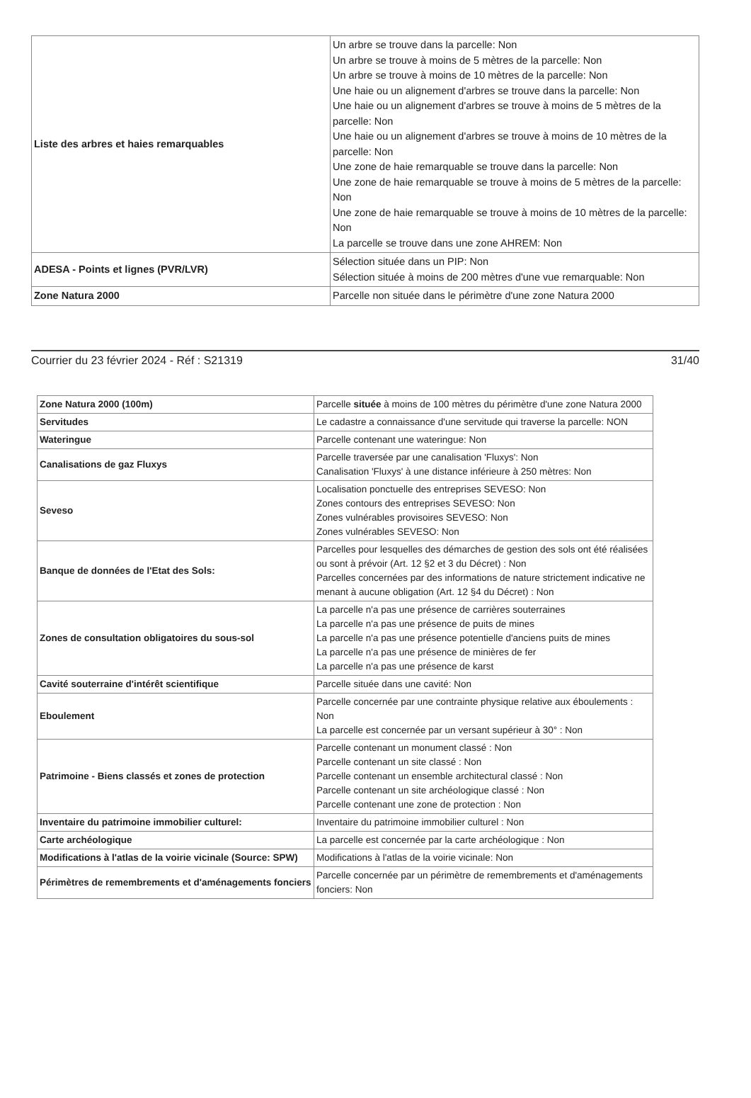| Liste des arbres et haies remarquables | Un arbre se trouve dans la parcelle: Non Un arbre se trouve à moins de 5 mètres de la parcelle: Non Un arbre se trouve à moins de 10 mètres de la parcelle: Non Une haie ou un alignement d'arbres se trouve dans la parcelle: Non Une haie ou un alignement d'arbres se trouve à moins de 5 mètres de la parcelle: Non Une haie ou un alignement d'arbres se trouve à moins de 10 mètres de la parcelle: Non Une zone de haie remarquable se trouve dans la parcelle: Non Une zone de haie remarquable se trouve à moins de 5 mètres de la parcelle: Non Une zone de haie remarquable se trouve à moins de 10 mètres de la parcelle: Non La parcelle se trouve dans une zone AHREM: Non |
| ADESA - Points et lignes (PVR/LVR) | Sélection située dans un PIP: Non Sélection située à moins de 200 mètres d'une vue remarquable: Non |
| Zone Natura 2000 | Parcelle non située dans le périmètre d'une zone Natura 2000 |
Courrier du 23 février 2024 - Réf : S21319 31/40
| Zone Natura 2000 (100m) | Parcelle située à moins de 100 mètres du périmètre d'une zone Natura 2000 |
| Servitudes | Le cadastre a connaissance d'une servitude qui traverse la parcelle: NON |
| Wateringue | Parcelle contenant une wateringue: Non |
| Canalisations de gaz Fluxys | Parcelle traversée par une canalisation 'Fluxys': Non Canalisation 'Fluxys' à une distance inférieure à 250 mètres: Non |
| Seveso | Localisation ponctuelle des entreprises SEVESO: Non Zones contours des entreprises SEVESO: Non Zones vulnérables provisoires SEVESO: Non Zones vulnérables SEVESO: Non |
| Banque de données de l'Etat des Sols: | Parcelles pour lesquelles des démarches de gestion des sols ont été réalisées ou sont à prévoir (Art. 12 §2 et 3 du Décret) : Non Parcelles concernées par des informations de nature strictement indicative ne menant à aucune obligation (Art. 12 §4 du Décret) : Non |
| Zones de consultation obligatoires du sous-sol | La parcelle n'a pas une présence de carrières souterraines La parcelle n'a pas une présence de puits de mines La parcelle n'a pas une présence potentielle d'anciens puits de mines La parcelle n'a pas une présence de minières de fer La parcelle n'a pas une présence de karst |
| Cavité souterraine d'intérêt scientifique | Parcelle située dans une cavité: Non |
| Eboulement | Parcelle concernée par une contrainte physique relative aux éboulements : Non La parcelle est concernée par un versant supérieur à 30° : Non |
| Patrimoine - Biens classés et zones de protection | Parcelle contenant un monument classé : Non Parcelle contenant un site classé : Non Parcelle contenant un ensemble architectural classé : Non Parcelle contenant un site archéologique classé : Non Parcelle contenant une zone de protection : Non |
| Inventaire du patrimoine immobilier culturel: | Inventaire du patrimoine immobilier culturel : Non |
| Carte archéologique | La parcelle est concernée par la carte archéologique : Non |
| Modifications à l'atlas de la voirie vicinale (Source: SPW) | Modifications à l'atlas de la voirie vicinale: Non |
| Périmètres de remembrements et d'aménagements fonciers | Parcelle concernée par un périmètre de remembrements et d'aménagements fonciers: Non |